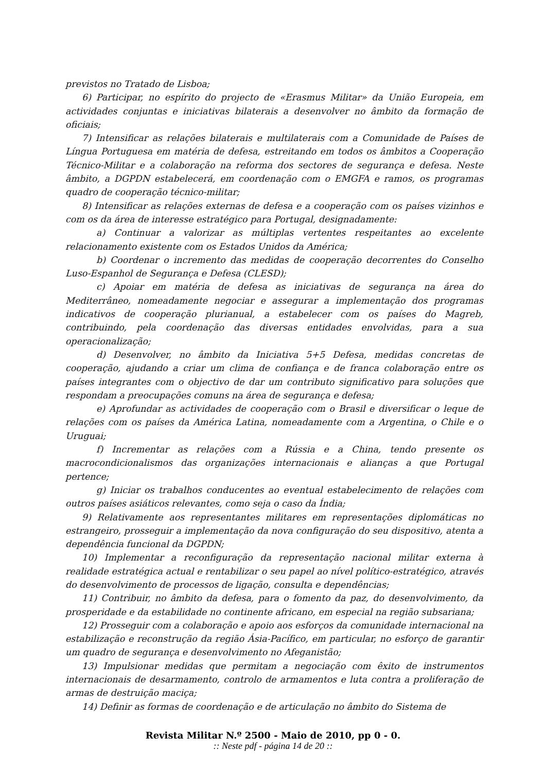previstos no Tratado de Lisboa;
6) Participar, no espírito do projecto de «Erasmus Militar» da União Europeia, em actividades conjuntas e iniciativas bilaterais a desenvolver no âmbito da formação de oficiais;
7) Intensificar as relações bilaterais e multilaterais com a Comunidade de Países de Língua Portuguesa em matéria de defesa, estreitando em todos os âmbitos a Cooperação Técnico-Militar e a colaboração na reforma dos sectores de segurança e defesa. Neste âmbito, a DGPDN estabelecerá, em coordenação com o EMGFA e ramos, os programas quadro de cooperação técnico-militar;
8) Intensificar as relações externas de defesa e a cooperação com os países vizinhos e com os da área de interesse estratégico para Portugal, designadamente:
a) Continuar a valorizar as múltiplas vertentes respeitantes ao excelente relacionamento existente com os Estados Unidos da América;
b) Coordenar o incremento das medidas de cooperação decorrentes do Conselho Luso-Espanhol de Segurança e Defesa (CLESD);
c) Apoiar em matéria de defesa as iniciativas de segurança na área do Mediterrâneo, nomeadamente negociar e assegurar a implementação dos programas indicativos de cooperação plurianual, a estabelecer com os países do Magreb, contribuindo, pela coordenação das diversas entidades envolvidas, para a sua operacionalização;
d) Desenvolver, no âmbito da Iniciativa 5+5 Defesa, medidas concretas de cooperação, ajudando a criar um clima de confiança e de franca colaboração entre os países integrantes com o objectivo de dar um contributo significativo para soluções que respondam a preocupações comuns na área de segurança e defesa;
e) Aprofundar as actividades de cooperação com o Brasil e diversificar o leque de relações com os países da América Latina, nomeadamente com a Argentina, o Chile e o Uruguai;
f) Incrementar as relações com a Rússia e a China, tendo presente os macrocondicionalismos das organizações internacionais e alianças a que Portugal pertence;
g) Iniciar os trabalhos conducentes ao eventual estabelecimento de relações com outros países asiáticos relevantes, como seja o caso da Índia;
9) Relativamente aos representantes militares em representações diplomáticas no estrangeiro, prosseguir a implementação da nova configuração do seu dispositivo, atenta a dependência funcional da DGPDN;
10) Implementar a reconfiguração da representação nacional militar externa à realidade estratégica actual e rentabilizar o seu papel ao nível político-estratégico, através do desenvolvimento de processos de ligação, consulta e dependências;
11) Contribuir, no âmbito da defesa, para o fomento da paz, do desenvolvimento, da prosperidade e da estabilidade no continente africano, em especial na região subsariana;
12) Prosseguir com a colaboração e apoio aos esforços da comunidade internacional na estabilização e reconstrução da região Ásia-Pacífico, em particular, no esforço de garantir um quadro de segurança e desenvolvimento no Afeganistão;
13) Impulsionar medidas que permitam a negociação com êxito de instrumentos internacionais de desarmamento, controlo de armamentos e luta contra a proliferação de armas de destruição maciça;
14) Definir as formas de coordenação e de articulação no âmbito do Sistema de
Revista Militar N.º 2500 - Maio de 2010, pp 0 - 0.:: Neste pdf - página 14 de 20 ::